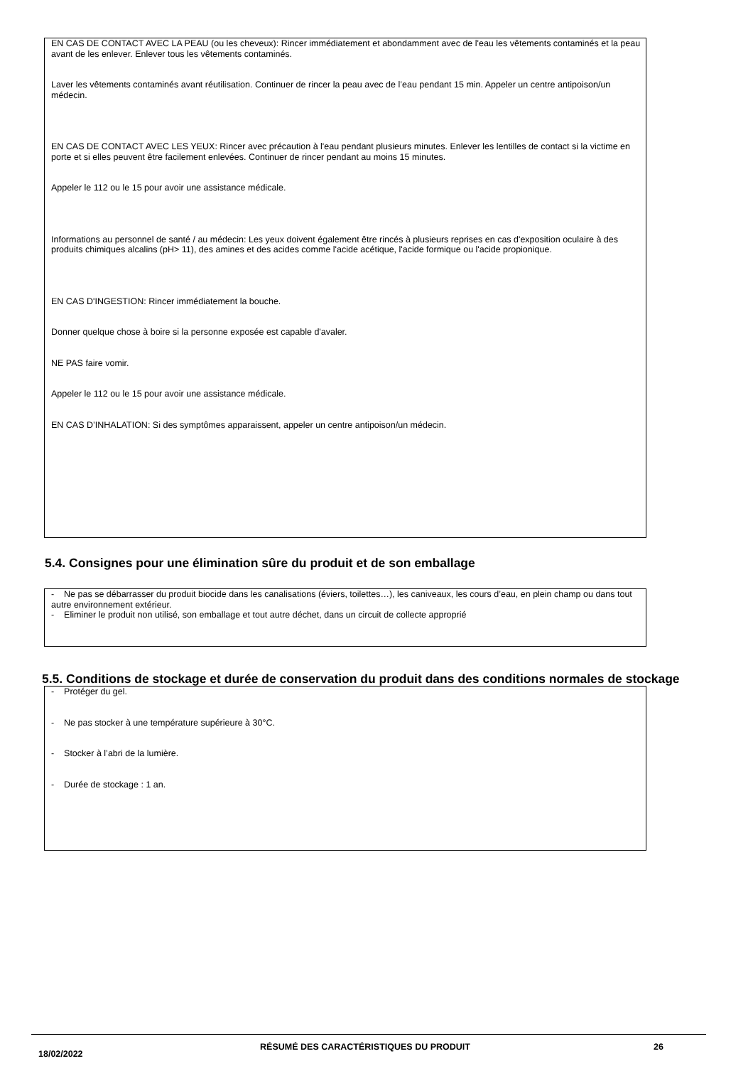EN CAS DE CONTACT AVEC LA PEAU (ou les cheveux): Rincer immédiatement et abondamment avec de l'eau les vêtements contaminés et la peau avant de les enlever. Enlever tous les vêtements contaminés.
Laver les vêtements contaminés avant réutilisation. Continuer de rincer la peau avec de l’eau pendant 15 min. Appeler un centre antipoison/un médecin.
EN CAS DE CONTACT AVEC LES YEUX: Rincer avec précaution à l'eau pendant plusieurs minutes. Enlever les lentilles de contact si la victime en porte et si elles peuvent être facilement enlevées. Continuer de rincer pendant au moins 15 minutes.
Appeler le 112 ou le 15 pour avoir une assistance médicale.
Informations au personnel de santé / au médecin: Les yeux doivent également être rincés à plusieurs reprises en cas d'exposition oculaire à des produits chimiques alcalins (pH> 11), des amines et des acides comme l'acide acétique, l'acide formique ou l'acide propionique.
EN CAS D'INGESTION: Rincer immédiatement la bouche.
Donner quelque chose à boire si la personne exposée est capable d'avaler.
NE PAS faire vomir.
Appeler le 112 ou le 15 pour avoir une assistance médicale.
EN CAS D’INHALATION: Si des symptômes apparaissent, appeler un centre antipoison/un médecin.
5.4. Consignes pour une élimination sûre du produit et de son emballage
- Ne pas se débarrasser du produit biocide dans les canalisations (éviers, toilettes…), les caniveaux, les cours d’eau, en plein champ ou dans tout autre environnement extérieur.
- Eliminer le produit non utilisé, son emballage et tout autre déchet, dans un circuit de collecte approprié
5.5. Conditions de stockage et durée de conservation du produit dans des conditions normales de stockage
- Protéger du gel.
- Ne pas stocker à une température supérieure à 30°C.
- Stocker à l’abri de la lumière.
- Durée de stockage : 1 an.
18/02/2022
RÉSUMÉ DES CARACTÉRISTIQUES DU PRODUIT 26